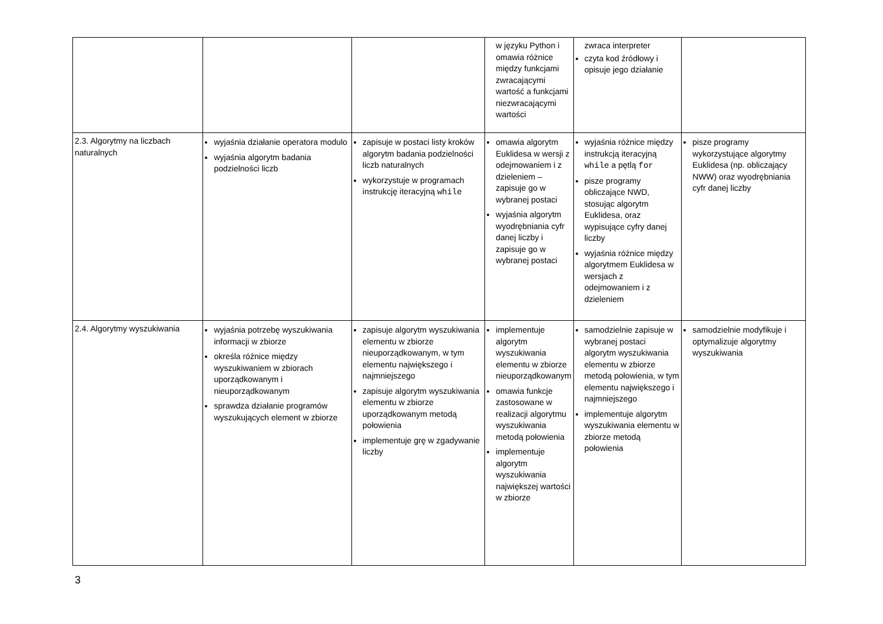| | | | w języku Python i omawia różnice między funkcjami zwracającymi wartość a funkcjami niezwracającymi wartości | zwraca interpreter czyta kod źródłowy i opisuje jego działanie | |
| 2.3. Algorytmy na liczbach naturalnych | wyjaśnia działanie operatora modulo wyjaśnia algorytm badania podzielności liczb | zapisuje w postaci listy kroków algorytm badania podzielności liczb naturalnych wykorzystuje w programach instrukcję iteracyjną while | omawia algorytm Euklidesa w wersji z odejmowaniem i z dzieleniem – zapisuje go w wybranej postaci wyjaśnia algorytm wyodrębniania cyfr danej liczby i zapisuje go w wybranej postaci | wyjaśnia różnice między instrukcją iteracyjną while a pętlą for pisze programy obliczające NWD, stosując algorytm Euklidesa, oraz wypisujące cyfry danej liczby wyjaśnia różnice między algorytmem Euklidesa w wersjach z odejmowaniem i z dzieleniem | pisze programy wykorzystujące algorytmy Euklidesa (np. obliczający NWW) oraz wyodrębniania cyfr danej liczby |
| 2.4. Algorytmy wyszukiwania | wyjaśnia potrzebę wyszukiwania informacji w zbiorze określa różnice między wyszukiwaniem w zbiorach uporządkowanym i nieuporządkowanym sprawdza działanie programów wyszukujących element w zbiorze | zapisuje algorytm wyszukiwania elementu w zbiorze nieuporządkowanym, w tym elementu największego i najmniejszego zapisuje algorytm wyszukiwania elementu w zbiorze uporządkowanym metodą połowienia implementuje grę w zgadywanie liczby | implementuje algorytm wyszukiwania elementu w zbiorze nieuporządkowanym omawia funkcje zastosowane w realizacji algorytmu wyszukiwania metodą połowienia implementuje algorytm wyszukiwania największej wartości w zbiorze | samodzielnie zapisuje w wybranej postaci algorytm wyszukiwania elementu w zbiorze metodą połowienia, w tym elementu największego i najmniejszego implementuje algorytm wyszukiwania elementu w zbiorze metodą połowienia | samodzielnie modyfikuje i optymalizuje algorytmy wyszukiwania |
3